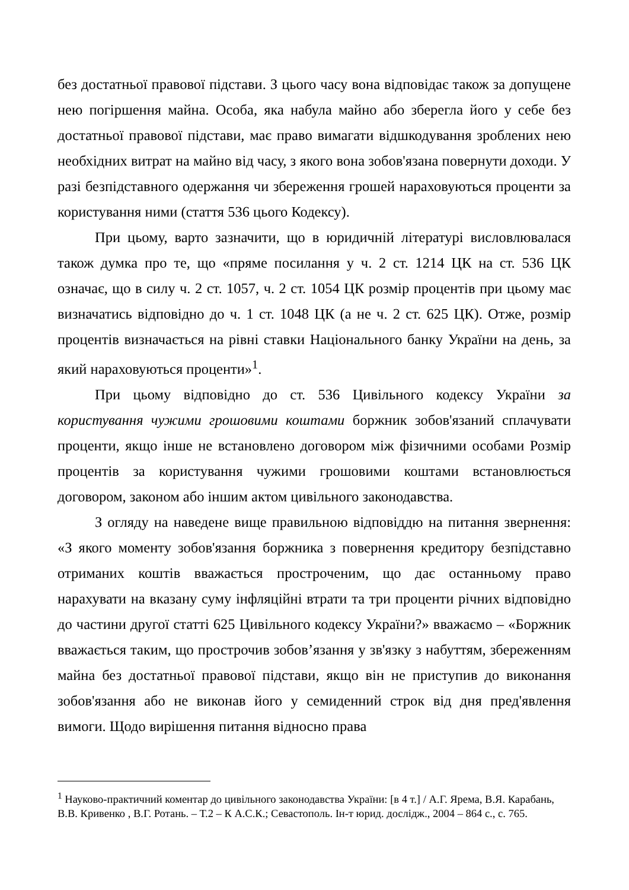без достатньої правової підстави. З цього часу вона відповідає також за допущене нею погіршення майна. Особа, яка набула майно або зберегла його у себе без достатньої правової підстави, має право вимагати відшкодування зроблених нею необхідних витрат на майно від часу, з якого вона зобов'язана повернути доходи. У разі безпідставного одержання чи збереження грошей нараховуються проценти за користування ними (стаття 536 цього Кодексу).
При цьому, варто зазначити, що в юридичній літературі висловлювалася також думка про те, що «пряме посилання у ч. 2 ст. 1214 ЦК на ст. 536 ЦК означає, що в силу ч. 2 ст. 1057, ч. 2 ст. 1054 ЦК розмір процентів при цьому має визначатись відповідно до ч. 1 ст. 1048 ЦК (а не ч. 2 ст. 625 ЦК). Отже, розмір процентів визначається на рівні ставки Національного банку України на день, за який нараховуються проценти»<sup>1</sup>.
При цьому відповідно до ст. 536 Цивільного кодексу України за користування чужими грошовими коштами боржник зобов'язаний сплачувати проценти, якщо інше не встановлено договором між фізичними особами Розмір процентів за користування чужими грошовими коштами встановлюється договором, законом або іншим актом цивільного законодавства.
З огляду на наведене вище правильною відповіддю на питання звернення: «З якого моменту зобов'язання боржника з повернення кредитору безпідставно отриманих коштів вважається простроченим, що дає останньому право нарахувати на вказану суму інфляційні втрати та три проценти річних відповідно до частини другої статті 625 Цивільного кодексу України?» вважаємо – «Боржник вважається таким, що прострочив зобов’язання у зв'язку з набуттям, збереженням майна без достатньої правової підстави, якщо він не приступив до виконання зобов'язання або не виконав його у семиденний строк від дня пред'явлення вимоги. Щодо вирішення питання відносно права
<sup>1</sup> Науково-практичний коментар до цивільного законодавства України: [в 4 т.] / А.Г. Ярема, В.Я. Карабань, В.В. Кривенко , В.Г. Ротань. – Т.2 – К А.С.К.; Севастополь. Ін-т юрид. дослідж., 2004 – 864 с., с. 765.